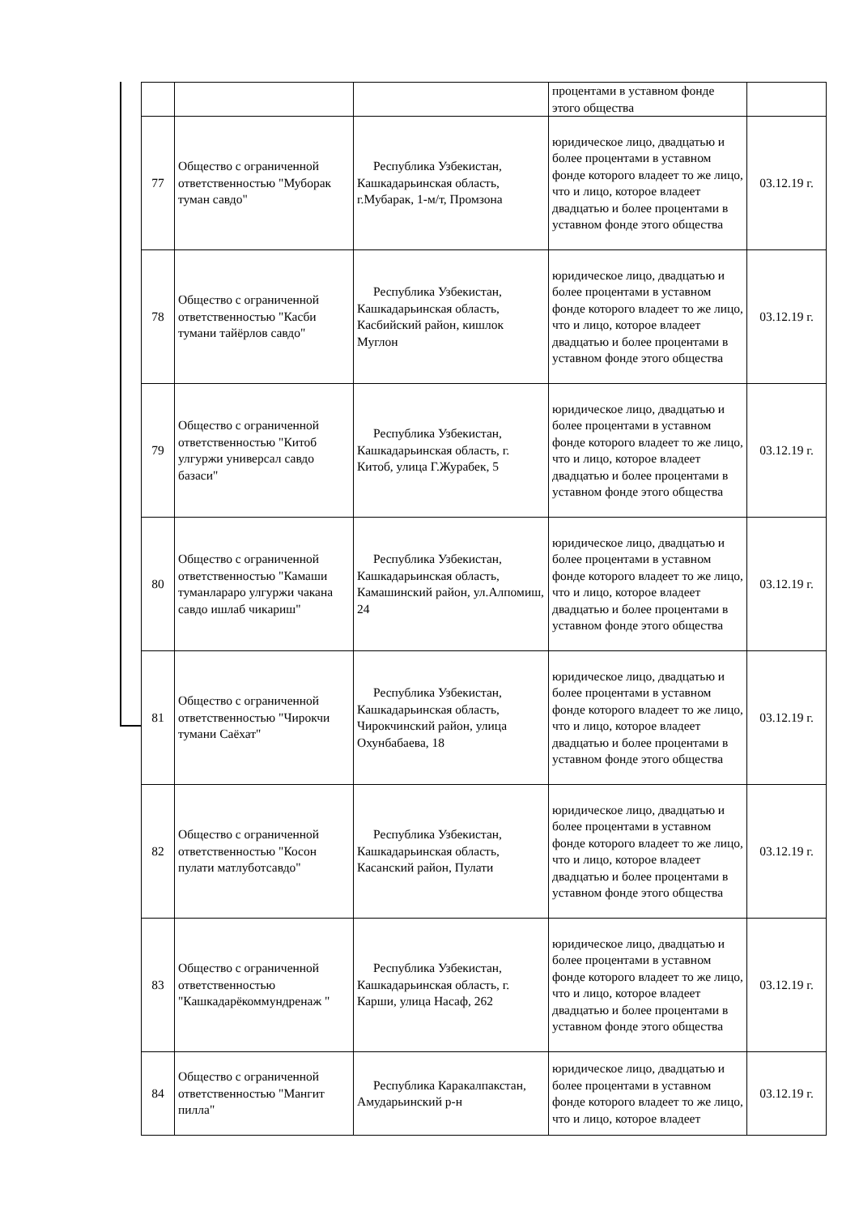| | | | процентами в уставном фонде этого общества | |
| 77 | Общество с ограниченной ответственностью "Муборак туман савдо" | Республика Узбекистан, Кашкадарьинская область, г.Мубарак, 1-м/т, Промзона | юридическое лицо, двадцатью и более процентами в уставном фонде которого владеет то же лицо, что и лицо, которое владеет двадцатью и более процентами в уставном фонде этого общества | 03.12.19 г. |
| 78 | Общество с ограниченной ответственностью "Касби тумани тайёрлов савдо" | Республика Узбекистан, Кашкадарьинская область, Касбийский район, кишлок Муглон | юридическое лицо, двадцатью и более процентами в уставном фонде которого владеет то же лицо, что и лицо, которое владеет двадцатью и более процентами в уставном фонде этого общества | 03.12.19 г. |
| 79 | Общество с ограниченной ответственностью "Китоб улгуржи универсал савдо базаси" | Республика Узбекистан, Кашкадарьинская область, г. Китоб, улица Г.Журабек, 5 | юридическое лицо, двадцатью и более процентами в уставном фонде которого владеет то же лицо, что и лицо, которое владеет двадцатью и более процентами в уставном фонде этого общества | 03.12.19 г. |
| 80 | Общество с ограниченной ответственностью "Камаши туманлараро улгуржи чакана савдо ишлаб чикариш" | Республика Узбекистан, Кашкадарьинская область, Камашинский район, ул.Алпомиш, 24 | юридическое лицо, двадцатью и более процентами в уставном фонде которого владеет то же лицо, что и лицо, которое владеет двадцатью и более процентами в уставном фонде этого общества | 03.12.19 г. |
| 81 | Общество с ограниченной ответственностью "Чирокчи тумани Саёхат" | Республика Узбекистан, Кашкадарьинская область, Чирокчинский район, улица Охунбабаева, 18 | юридическое лицо, двадцатью и более процентами в уставном фонде которого владеет то же лицо, что и лицо, которое владеет двадцатью и более процентами в уставном фонде этого общества | 03.12.19 г. |
| 82 | Общество с ограниченной ответственностью "Косон пулати матлуботсавдо" | Республика Узбекистан, Кашкадарьинская область, Касанский район, Пулати | юридическое лицо, двадцатью и более процентами в уставном фонде которого владеет то же лицо, что и лицо, которое владеет двадцатью и более процентами в уставном фонде этого общества | 03.12.19 г. |
| 83 | Общество с ограниченной ответственностью "Кашкадарёкоммундренаж " | Республика Узбекистан, Кашкадарьинская область, г. Карши, улица Насаф, 262 | юридическое лицо, двадцатью и более процентами в уставном фонде которого владеет то же лицо, что и лицо, которое владеет двадцатью и более процентами в уставном фонде этого общества | 03.12.19 г. |
| 84 | Общество с ограниченной ответственностью "Мангит пилла" | Республика Каракалпакстан, Амударьинский р-н | юридическое лицо, двадцатью и более процентами в уставном фонде которого владеет то же лицо, что и лицо, которое владеет | 03.12.19 г. |